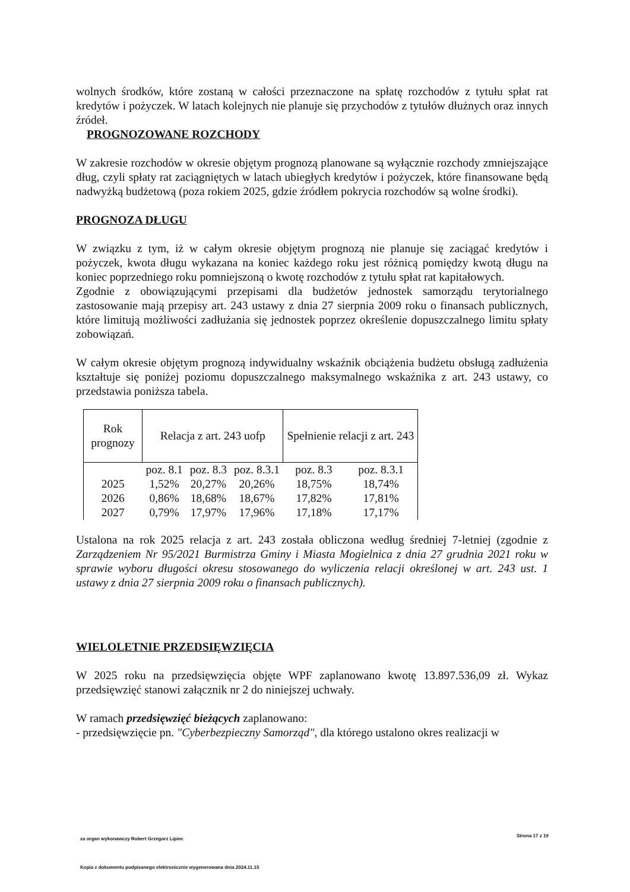wolnych środków, które zostaną w całości przeznaczone na spłatę rozchodów z tytułu spłat rat kredytów i pożyczek. W latach kolejnych nie planuje się przychodów z tytułów dłużnych oraz innych źródeł.
PROGNOZOWANE ROZCHODY
W zakresie rozchodów w okresie objętym prognozą planowane są wyłącznie rozchody zmniejszające dług, czyli spłaty rat zaciągniętych w latach ubiegłych kredytów i pożyczek, które finansowane będą nadwyżką budżetową (poza rokiem 2025, gdzie źródłem pokrycia rozchodów są wolne środki).
PROGNOZA DŁUGU
W związku z tym, iż w całym okresie objętym prognozą nie planuje się zaciągać kredytów i pożyczek, kwota długu wykazana na koniec każdego roku jest różnicą pomiędzy kwotą długu na koniec poprzedniego roku pomniejszoną o kwotę rozchodów z tytułu spłat rat kapitałowych.
Zgodnie z obowiązującymi przepisami dla budżetów jednostek samorządu terytorialnego zastosowanie mają przepisy art. 243 ustawy z dnia 27 sierpnia 2009 roku o finansach publicznych, które limitują możliwości zadłużania się jednostek poprzez określenie dopuszczalnego limitu spłaty zobowiązań.
W całym okresie objętym prognozą indywidualny wskaźnik obciążenia budżetu obsługą zadłużenia kształtuje się poniżej poziomu dopuszczalnego maksymalnego wskaźnika z art. 243 ustawy, co przedstawia poniższa tabela.
| Rok prognozy | Relacja z art. 243 uofp | | | Spełnienie relacji z art. 243 | |
| --- | --- | --- | --- | --- | --- |
| | poz. 8.1 | poz. 8.3 | poz. 8.3.1 | poz. 8.3 | poz. 8.3.1 |
| 2025 | 1,52% | 20,27% | 20,26% | 18,75% | 18,74% |
| 2026 | 0,86% | 18,68% | 18,67% | 17,82% | 17,81% |
| 2027 | 0,79% | 17,97% | 17,96% | 17,18% | 17,17% |
Ustalona na rok 2025 relacja z art. 243 została obliczona według średniej 7-letniej (zgodnie z Zarządzeniem Nr 95/2021 Burmistrza Gminy i Miasta Mogielnica z dnia 27 grudnia 2021 roku w sprawie wyboru długości okresu stosowanego do wyliczenia relacji określonej w art. 243 ust. 1 ustawy z dnia 27 sierpnia 2009 roku o finansach publicznych).
WIELOLETNIE PRZEDSIĘWZIĘCIA
W 2025 roku na przedsięwzięcia objęte WPF zaplanowano kwotę 13.897.536,09 zł. Wykaz przedsięwzięć stanowi załącznik nr 2 do niniejszej uchwały.
W ramach przedsięwzięć bieżących zaplanowano:
- przedsięwzięcie pn. "Cyberbezpieczny Samorząd", dla którego ustalono okres realizacji w
za organ wykonawczy Robert Grzegorz Lipiec
Strona 17 z 19
Kopia z dokumentu podpisanego elektronicznie wygenerowana dnia 2024.11.15